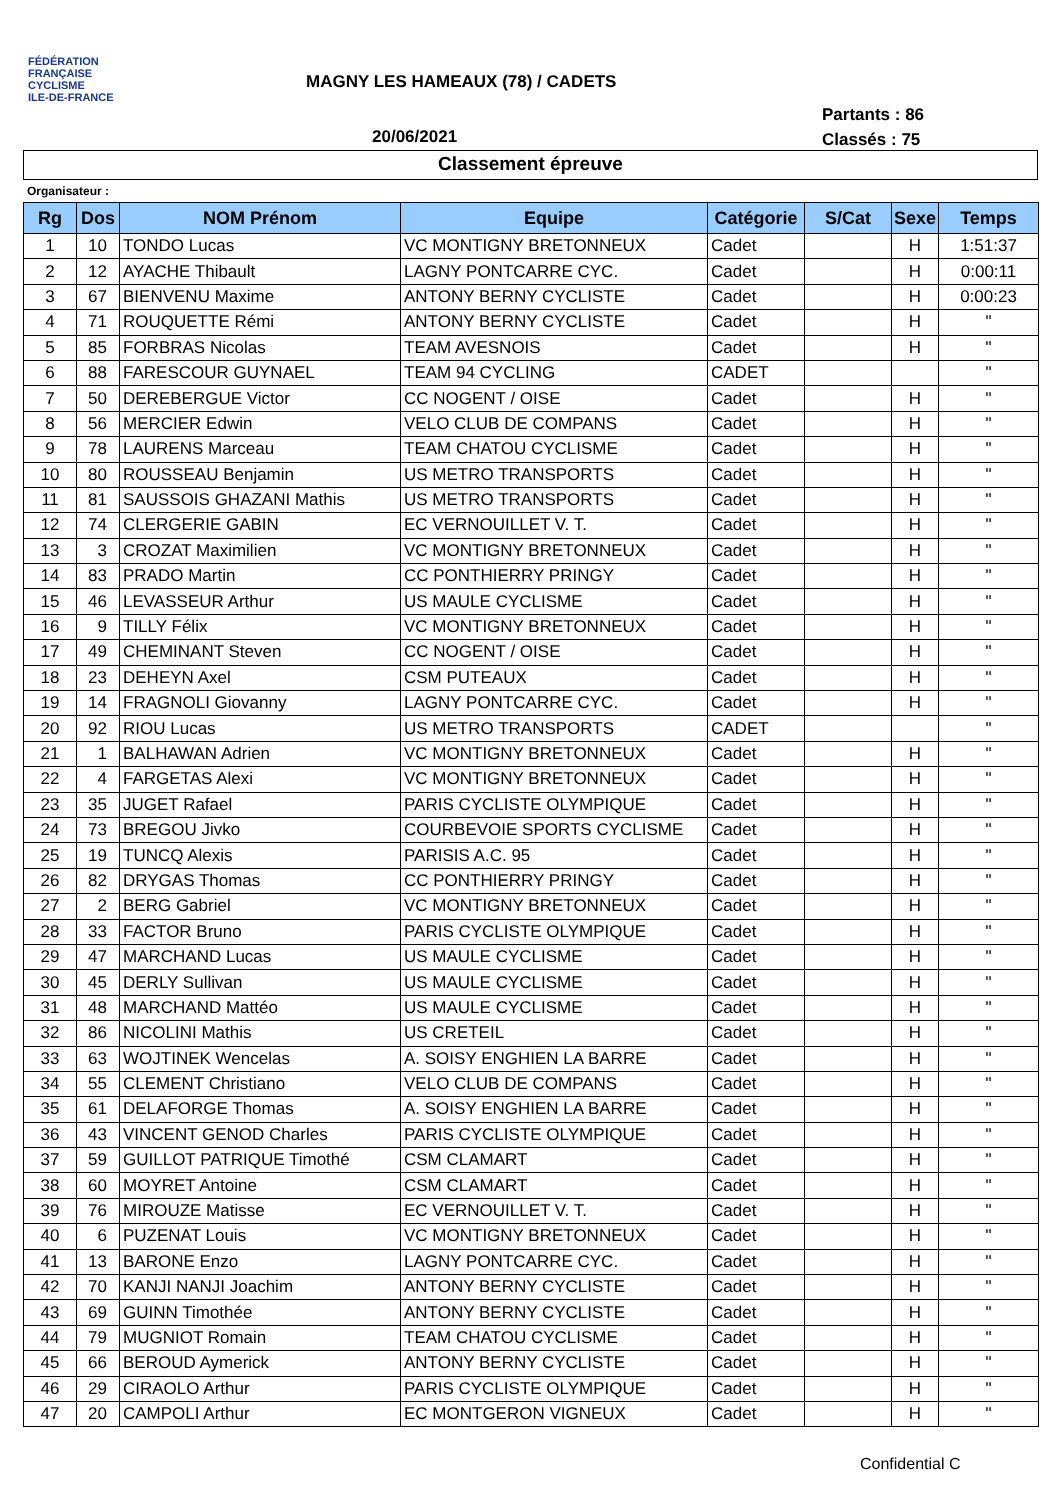FÉDÉRATION
FRANÇAISE
CYCLISME
ILE-DE-FRANCE
MAGNY LES HAMEAUX (78) / CADETS
Partants : 86
Classés : 75
20/06/2021
Classement épreuve
Organisateur :
| Rg | Dos | NOM Prénom | Equipe | Catégorie | S/Cat | Sexe | Temps |
| --- | --- | --- | --- | --- | --- | --- | --- |
| 1 | 10 | TONDO Lucas | VC MONTIGNY BRETONNEUX | Cadet | | H | 1:51:37 |
| 2 | 12 | AYACHE Thibault | LAGNY PONTCARRE CYC. | Cadet | | H | 0:00:11 |
| 3 | 67 | BIENVENU Maxime | ANTONY BERNY CYCLISTE | Cadet | | H | 0:00:23 |
| 4 | 71 | ROUQUETTE Rémi | ANTONY BERNY CYCLISTE | Cadet | | H | " |
| 5 | 85 | FORBRAS Nicolas | TEAM AVESNOIS | Cadet | | H | " |
| 6 | 88 | FARESCOUR GUYNAEL | TEAM 94 CYCLING | CADET | | | " |
| 7 | 50 | DEREBERGUE Victor | CC NOGENT / OISE | Cadet | | H | " |
| 8 | 56 | MERCIER Edwin | VELO CLUB DE COMPANS | Cadet | | H | " |
| 9 | 78 | LAURENS Marceau | TEAM CHATOU CYCLISME | Cadet | | H | " |
| 10 | 80 | ROUSSEAU Benjamin | US METRO TRANSPORTS | Cadet | | H | " |
| 11 | 81 | SAUSSOIS GHAZANI Mathis | US METRO TRANSPORTS | Cadet | | H | " |
| 12 | 74 | CLERGERIE GABIN | EC VERNOUILLET V. T. | Cadet | | H | " |
| 13 | 3 | CROZAT Maximilien | VC MONTIGNY BRETONNEUX | Cadet | | H | " |
| 14 | 83 | PRADO Martin | CC PONTHIERRY PRINGY | Cadet | | H | " |
| 15 | 46 | LEVASSEUR Arthur | US MAULE CYCLISME | Cadet | | H | " |
| 16 | 9 | TILLY Félix | VC MONTIGNY BRETONNEUX | Cadet | | H | " |
| 17 | 49 | CHEMINANT Steven | CC NOGENT / OISE | Cadet | | H | " |
| 18 | 23 | DEHEYN Axel | CSM PUTEAUX | Cadet | | H | " |
| 19 | 14 | FRAGNOLI Giovanny | LAGNY PONTCARRE CYC. | Cadet | | H | " |
| 20 | 92 | RIOU Lucas | US METRO TRANSPORTS | CADET | | | " |
| 21 | 1 | BALHAWAN Adrien | VC MONTIGNY BRETONNEUX | Cadet | | H | " |
| 22 | 4 | FARGETAS Alexi | VC MONTIGNY BRETONNEUX | Cadet | | H | " |
| 23 | 35 | JUGET Rafael | PARIS CYCLISTE OLYMPIQUE | Cadet | | H | " |
| 24 | 73 | BREGOU Jivko | COURBEVOIE SPORTS CYCLISME | Cadet | | H | " |
| 25 | 19 | TUNCQ Alexis | PARISIS A.C. 95 | Cadet | | H | " |
| 26 | 82 | DRYGAS Thomas | CC PONTHIERRY PRINGY | Cadet | | H | " |
| 27 | 2 | BERG Gabriel | VC MONTIGNY BRETONNEUX | Cadet | | H | " |
| 28 | 33 | FACTOR Bruno | PARIS CYCLISTE OLYMPIQUE | Cadet | | H | " |
| 29 | 47 | MARCHAND Lucas | US MAULE CYCLISME | Cadet | | H | " |
| 30 | 45 | DERLY Sullivan | US MAULE CYCLISME | Cadet | | H | " |
| 31 | 48 | MARCHAND Mattéo | US MAULE CYCLISME | Cadet | | H | " |
| 32 | 86 | NICOLINI Mathis | US CRETEIL | Cadet | | H | " |
| 33 | 63 | WOJTINEK Wencelas | A. SOISY ENGHIEN LA BARRE | Cadet | | H | " |
| 34 | 55 | CLEMENT Christiano | VELO CLUB DE COMPANS | Cadet | | H | " |
| 35 | 61 | DELAFORGE Thomas | A. SOISY ENGHIEN LA BARRE | Cadet | | H | " |
| 36 | 43 | VINCENT GENOD Charles | PARIS CYCLISTE OLYMPIQUE | Cadet | | H | " |
| 37 | 59 | GUILLOT PATRIQUE Timothé | CSM CLAMART | Cadet | | H | " |
| 38 | 60 | MOYRET Antoine | CSM CLAMART | Cadet | | H | " |
| 39 | 76 | MIROUZE Matisse | EC VERNOUILLET V. T. | Cadet | | H | " |
| 40 | 6 | PUZENAT Louis | VC MONTIGNY BRETONNEUX | Cadet | | H | " |
| 41 | 13 | BARONE Enzo | LAGNY PONTCARRE CYC. | Cadet | | H | " |
| 42 | 70 | KANJI NANJI Joachim | ANTONY BERNY CYCLISTE | Cadet | | H | " |
| 43 | 69 | GUINN Timothée | ANTONY BERNY CYCLISTE | Cadet | | H | " |
| 44 | 79 | MUGNIOT Romain | TEAM CHATOU CYCLISME | Cadet | | H | " |
| 45 | 66 | BEROUD Aymerick | ANTONY BERNY CYCLISTE | Cadet | | H | " |
| 46 | 29 | CIRAOLO Arthur | PARIS CYCLISTE OLYMPIQUE | Cadet | | H | " |
| 47 | 20 | CAMPOLI Arthur | EC MONTGERON VIGNEUX | Cadet | | H | " |
Confidential C